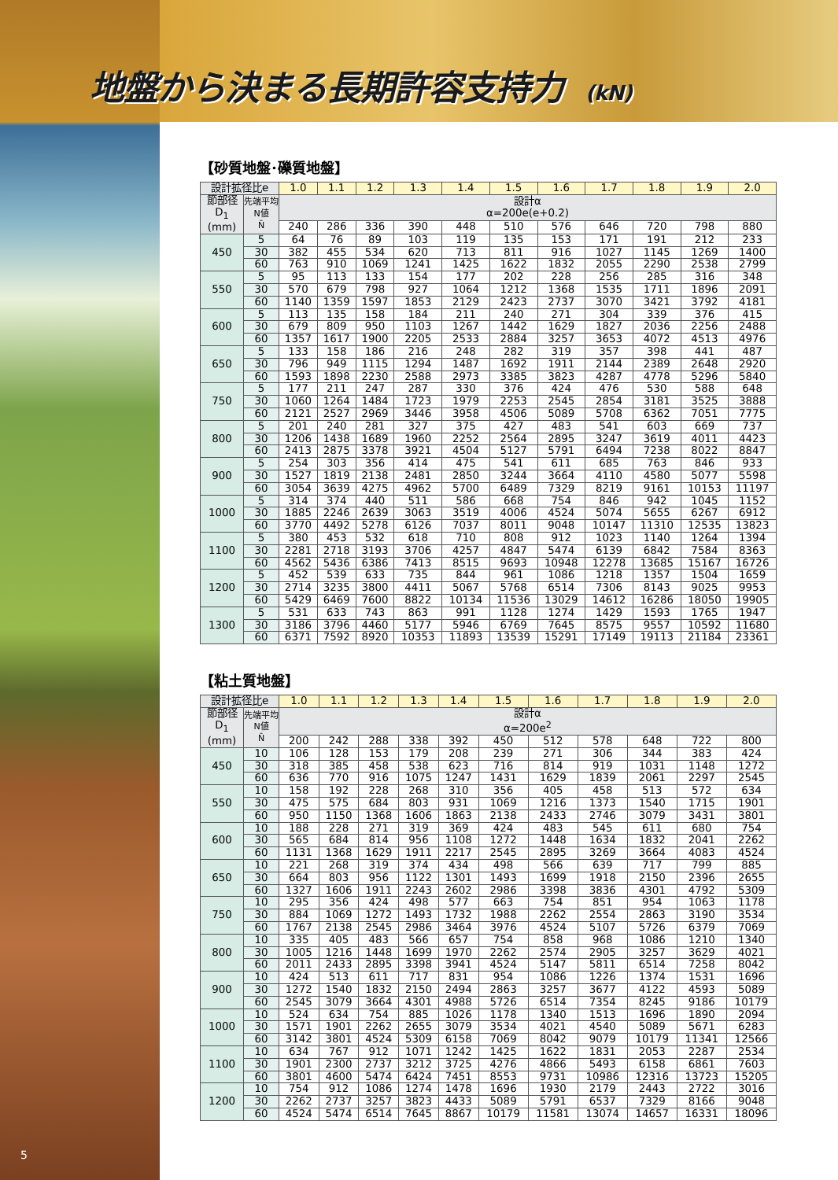地盤から決まる長期許容支持力 (kN)
【砂質地盤･礫質地盤】
| 設計拡径比e | | 1.0 | 1.1 | 1.2 | 1.3 | 1.4 | 1.5 | 1.6 | 1.7 | 1.8 | 1.9 | 2.0 |
| --- | --- | --- | --- | --- | --- | --- | --- | --- | --- | --- | --- | --- |
| 節部径 D<sub>1</sub> (mm) | 先端平均 N値 N̄ | 設計α α=200e(e+0.2) | | | | | | | | | | |
| | | 240 | 286 | 336 | 390 | 448 | 510 | 576 | 646 | 720 | 798 | 880 |
| 450 | 5 | 64 | 76 | 89 | 103 | 119 | 135 | 153 | 171 | 191 | 212 | 233 |
| | 30 | 382 | 455 | 534 | 620 | 713 | 811 | 916 | 1027 | 1145 | 1269 | 1400 |
| | 60 | 763 | 910 | 1069 | 1241 | 1425 | 1622 | 1832 | 2055 | 2290 | 2538 | 2799 |
| 550 | 5 | 95 | 113 | 133 | 154 | 177 | 202 | 228 | 256 | 285 | 316 | 348 |
| | 30 | 570 | 679 | 798 | 927 | 1064 | 1212 | 1368 | 1535 | 1711 | 1896 | 2091 |
| | 60 | 1140 | 1359 | 1597 | 1853 | 2129 | 2423 | 2737 | 3070 | 3421 | 3792 | 4181 |
| 600 | 5 | 113 | 135 | 158 | 184 | 211 | 240 | 271 | 304 | 339 | 376 | 415 |
| | 30 | 679 | 809 | 950 | 1103 | 1267 | 1442 | 1629 | 1827 | 2036 | 2256 | 2488 |
| | 60 | 1357 | 1617 | 1900 | 2205 | 2533 | 2884 | 3257 | 3653 | 4072 | 4513 | 4976 |
| 650 | 5 | 133 | 158 | 186 | 216 | 248 | 282 | 319 | 357 | 398 | 441 | 487 |
| | 30 | 796 | 949 | 1115 | 1294 | 1487 | 1692 | 1911 | 2144 | 2389 | 2648 | 2920 |
| | 60 | 1593 | 1898 | 2230 | 2588 | 2973 | 3385 | 3823 | 4287 | 4778 | 5296 | 5840 |
| 750 | 5 | 177 | 211 | 247 | 287 | 330 | 376 | 424 | 476 | 530 | 588 | 648 |
| | 30 | 1060 | 1264 | 1484 | 1723 | 1979 | 2253 | 2545 | 2854 | 3181 | 3525 | 3888 |
| | 60 | 2121 | 2527 | 2969 | 3446 | 3958 | 4506 | 5089 | 5708 | 6362 | 7051 | 7775 |
| 800 | 5 | 201 | 240 | 281 | 327 | 375 | 427 | 483 | 541 | 603 | 669 | 737 |
| | 30 | 1206 | 1438 | 1689 | 1960 | 2252 | 2564 | 2895 | 3247 | 3619 | 4011 | 4423 |
| | 60 | 2413 | 2875 | 3378 | 3921 | 4504 | 5127 | 5791 | 6494 | 7238 | 8022 | 8847 |
| 900 | 5 | 254 | 303 | 356 | 414 | 475 | 541 | 611 | 685 | 763 | 846 | 933 |
| | 30 | 1527 | 1819 | 2138 | 2481 | 2850 | 3244 | 3664 | 4110 | 4580 | 5077 | 5598 |
| | 60 | 3054 | 3639 | 4275 | 4962 | 5700 | 6489 | 7329 | 8219 | 9161 | 10153 | 11197 |
| 1000 | 5 | 314 | 374 | 440 | 511 | 586 | 668 | 754 | 846 | 942 | 1045 | 1152 |
| | 30 | 1885 | 2246 | 2639 | 3063 | 3519 | 4006 | 4524 | 5074 | 5655 | 6267 | 6912 |
| | 60 | 3770 | 4492 | 5278 | 6126 | 7037 | 8011 | 9048 | 10147 | 11310 | 12535 | 13823 |
| 1100 | 5 | 380 | 453 | 532 | 618 | 710 | 808 | 912 | 1023 | 1140 | 1264 | 1394 |
| | 30 | 2281 | 2718 | 3193 | 3706 | 4257 | 4847 | 5474 | 6139 | 6842 | 7584 | 8363 |
| | 60 | 4562 | 5436 | 6386 | 7413 | 8515 | 9693 | 10948 | 12278 | 13685 | 15167 | 16726 |
| 1200 | 5 | 452 | 539 | 633 | 735 | 844 | 961 | 1086 | 1218 | 1357 | 1504 | 1659 |
| | 30 | 2714 | 3235 | 3800 | 4411 | 5067 | 5768 | 6514 | 7306 | 8143 | 9025 | 9953 |
| | 60 | 5429 | 6469 | 7600 | 8822 | 10134 | 11536 | 13029 | 14612 | 16286 | 18050 | 19905 |
| 1300 | 5 | 531 | 633 | 743 | 863 | 991 | 1128 | 1274 | 1429 | 1593 | 1765 | 1947 |
| | 30 | 3186 | 3796 | 4460 | 5177 | 5946 | 6769 | 7645 | 8575 | 9557 | 10592 | 11680 |
| | 60 | 6371 | 7592 | 8920 | 10353 | 11893 | 13539 | 15291 | 17149 | 19113 | 21184 | 23361 |
【粘土質地盤】
| 設計拡径比e | | 1.0 | 1.1 | 1.2 | 1.3 | 1.4 | 1.5 | 1.6 | 1.7 | 1.8 | 1.9 | 2.0 |
| --- | --- | --- | --- | --- | --- | --- | --- | --- | --- | --- | --- | --- |
| 節部径 D<sub>1</sub> (mm) | 先端平均 N値 N̄ | 設計α α=200e<sup>2</sup> | | | | | | | | | | |
| | | 200 | 242 | 288 | 338 | 392 | 450 | 512 | 578 | 648 | 722 | 800 |
| 450 | 10 | 106 | 128 | 153 | 179 | 208 | 239 | 271 | 306 | 344 | 383 | 424 |
| | 30 | 318 | 385 | 458 | 538 | 623 | 716 | 814 | 919 | 1031 | 1148 | 1272 |
| | 60 | 636 | 770 | 916 | 1075 | 1247 | 1431 | 1629 | 1839 | 2061 | 2297 | 2545 |
| 550 | 10 | 158 | 192 | 228 | 268 | 310 | 356 | 405 | 458 | 513 | 572 | 634 |
| | 30 | 475 | 575 | 684 | 803 | 931 | 1069 | 1216 | 1373 | 1540 | 1715 | 1901 |
| | 60 | 950 | 1150 | 1368 | 1606 | 1863 | 2138 | 2433 | 2746 | 3079 | 3431 | 3801 |
| 600 | 10 | 188 | 228 | 271 | 319 | 369 | 424 | 483 | 545 | 611 | 680 | 754 |
| | 30 | 565 | 684 | 814 | 956 | 1108 | 1272 | 1448 | 1634 | 1832 | 2041 | 2262 |
| | 60 | 1131 | 1368 | 1629 | 1911 | 2217 | 2545 | 2895 | 3269 | 3664 | 4083 | 4524 |
| 650 | 10 | 221 | 268 | 319 | 374 | 434 | 498 | 566 | 639 | 717 | 799 | 885 |
| | 30 | 664 | 803 | 956 | 1122 | 1301 | 1493 | 1699 | 1918 | 2150 | 2396 | 2655 |
| | 60 | 1327 | 1606 | 1911 | 2243 | 2602 | 2986 | 3398 | 3836 | 4301 | 4792 | 5309 |
| 750 | 10 | 295 | 356 | 424 | 498 | 577 | 663 | 754 | 851 | 954 | 1063 | 1178 |
| | 30 | 884 | 1069 | 1272 | 1493 | 1732 | 1988 | 2262 | 2554 | 2863 | 3190 | 3534 |
| | 60 | 1767 | 2138 | 2545 | 2986 | 3464 | 3976 | 4524 | 5107 | 5726 | 6379 | 7069 |
| 800 | 10 | 335 | 405 | 483 | 566 | 657 | 754 | 858 | 968 | 1086 | 1210 | 1340 |
| | 30 | 1005 | 1216 | 1448 | 1699 | 1970 | 2262 | 2574 | 2905 | 3257 | 3629 | 4021 |
| | 60 | 2011 | 2433 | 2895 | 3398 | 3941 | 4524 | 5147 | 5811 | 6514 | 7258 | 8042 |
| 900 | 10 | 424 | 513 | 611 | 717 | 831 | 954 | 1086 | 1226 | 1374 | 1531 | 1696 |
| | 30 | 1272 | 1540 | 1832 | 2150 | 2494 | 2863 | 3257 | 3677 | 4122 | 4593 | 5089 |
| | 60 | 2545 | 3079 | 3664 | 4301 | 4988 | 5726 | 6514 | 7354 | 8245 | 9186 | 10179 |
| 1000 | 10 | 524 | 634 | 754 | 885 | 1026 | 1178 | 1340 | 1513 | 1696 | 1890 | 2094 |
| | 30 | 1571 | 1901 | 2262 | 2655 | 3079 | 3534 | 4021 | 4540 | 5089 | 5671 | 6283 |
| | 60 | 3142 | 3801 | 4524 | 5309 | 6158 | 7069 | 8042 | 9079 | 10179 | 11341 | 12566 |
| 1100 | 10 | 634 | 767 | 912 | 1071 | 1242 | 1425 | 1622 | 1831 | 2053 | 2287 | 2534 |
| | 30 | 1901 | 2300 | 2737 | 3212 | 3725 | 4276 | 4866 | 5493 | 6158 | 6861 | 7603 |
| | 60 | 3801 | 4600 | 5474 | 6424 | 7451 | 8553 | 9731 | 10986 | 12316 | 13723 | 15205 |
| 1200 | 10 | 754 | 912 | 1086 | 1274 | 1478 | 1696 | 1930 | 2179 | 2443 | 2722 | 3016 |
| | 30 | 2262 | 2737 | 3257 | 3823 | 4433 | 5089 | 5791 | 6537 | 7329 | 8166 | 9048 |
| | 60 | 4524 | 5474 | 6514 | 7645 | 8867 | 10179 | 11581 | 13074 | 14657 | 16331 | 18096 |
5